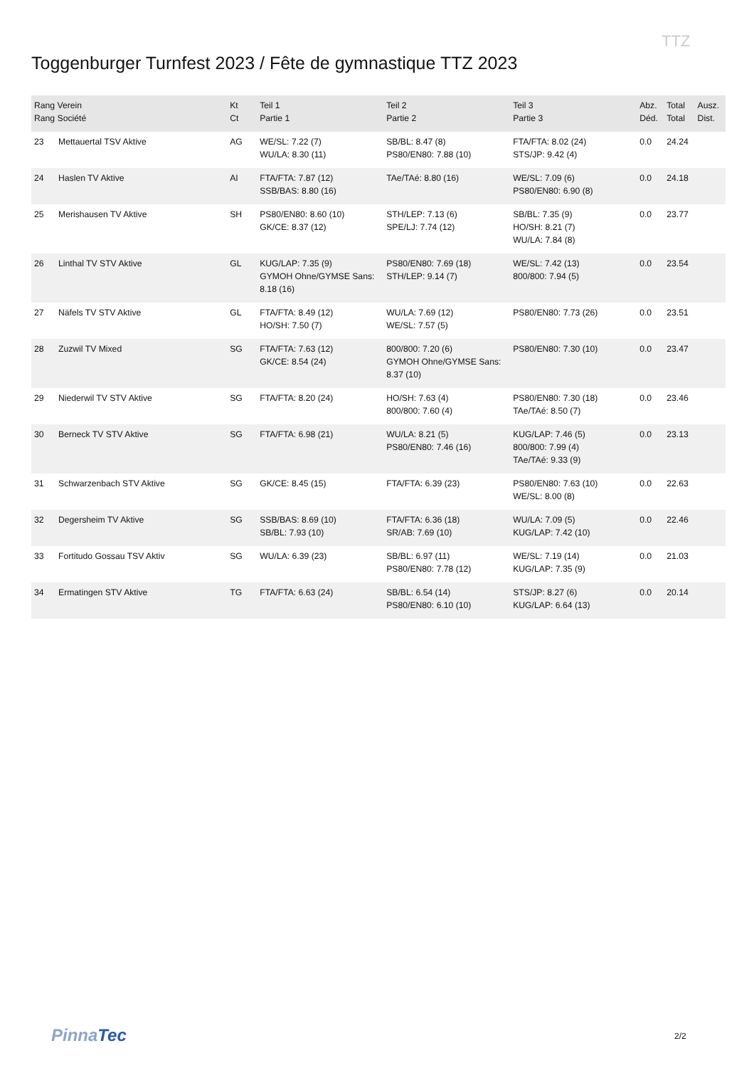Toggenburger Turnfest 2023 / Fête de gymnastique TTZ 2023
TTZ
| Rang Verein Rang Société | | Kt Ct | Teil 1 Partie 1 | Teil 2 Partie 2 | Teil 3 Partie 3 | Abz. Déd. | Total Total | Ausz. Dist. |
| --- | --- | --- | --- | --- | --- | --- | --- | --- |
| 23 | Mettauertal TSV Aktive | AG | WE/SL: 7.22 (7) WU/LA: 8.30 (11) | SB/BL: 8.47 (8) PS80/EN80: 7.88 (10) | FTA/FTA: 8.02 (24) STS/JP: 9.42 (4) | 0.0 | 24.24 | |
| 24 | Haslen TV Aktive | AI | FTA/FTA: 7.87 (12) SSB/BAS: 8.80 (16) | TAe/TAé: 8.80 (16) | WE/SL: 7.09 (6) PS80/EN80: 6.90 (8) | 0.0 | 24.18 | |
| 25 | Merishausen TV Aktive | SH | PS80/EN80: 8.60 (10) GK/CE: 8.37 (12) | STH/LEP: 7.13 (6) SPE/LJ: 7.74 (12) | SB/BL: 7.35 (9) HO/SH: 8.21 (7) WU/LA: 7.84 (8) | 0.0 | 23.77 | |
| 26 | Linthal TV STV Aktive | GL | KUG/LAP: 7.35 (9) GYMOH Ohne/GYMSE Sans: 8.18 (16) | PS80/EN80: 7.69 (18) STH/LEP: 9.14 (7) | WE/SL: 7.42 (13) 800/800: 7.94 (5) | 0.0 | 23.54 | |
| 27 | Näfels TV STV Aktive | GL | FTA/FTA: 8.49 (12) HO/SH: 7.50 (7) | WU/LA: 7.69 (12) WE/SL: 7.57 (5) | PS80/EN80: 7.73 (26) | 0.0 | 23.51 | |
| 28 | Zuzwil TV Mixed | SG | FTA/FTA: 7.63 (12) GK/CE: 8.54 (24) | 800/800: 7.20 (6) GYMOH Ohne/GYMSE Sans: 8.37 (10) | PS80/EN80: 7.30 (10) | 0.0 | 23.47 | |
| 29 | Niederwil TV STV Aktive | SG | FTA/FTA: 8.20 (24) | HO/SH: 7.63 (4) 800/800: 7.60 (4) | PS80/EN80: 7.30 (18) TAe/TAé: 8.50 (7) | 0.0 | 23.46 | |
| 30 | Berneck TV STV Aktive | SG | FTA/FTA: 6.98 (21) | WU/LA: 8.21 (5) PS80/EN80: 7.46 (16) | KUG/LAP: 7.46 (5) 800/800: 7.99 (4) TAe/TAé: 9.33 (9) | 0.0 | 23.13 | |
| 31 | Schwarzenbach STV Aktive | SG | GK/CE: 8.45 (15) | FTA/FTA: 6.39 (23) | PS80/EN80: 7.63 (10) WE/SL: 8.00 (8) | 0.0 | 22.63 | |
| 32 | Degersheim TV Aktive | SG | SSB/BAS: 8.69 (10) SB/BL: 7.93 (10) | FTA/FTA: 6.36 (18) SR/AB: 7.69 (10) | WU/LA: 7.09 (5) KUG/LAP: 7.42 (10) | 0.0 | 22.46 | |
| 33 | Fortitudo Gossau TSV Aktiv | SG | WU/LA: 6.39 (23) | SB/BL: 6.97 (11) PS80/EN80: 7.78 (12) | WE/SL: 7.19 (14) KUG/LAP: 7.35 (9) | 0.0 | 21.03 | |
| 34 | Ermatingen STV Aktive | TG | FTA/FTA: 6.63 (24) | SB/BL: 6.54 (14) PS80/EN80: 6.10 (10) | STS/JP: 8.27 (6) KUG/LAP: 6.64 (13) | 0.0 | 20.14 | |
PinnaTec 2/2